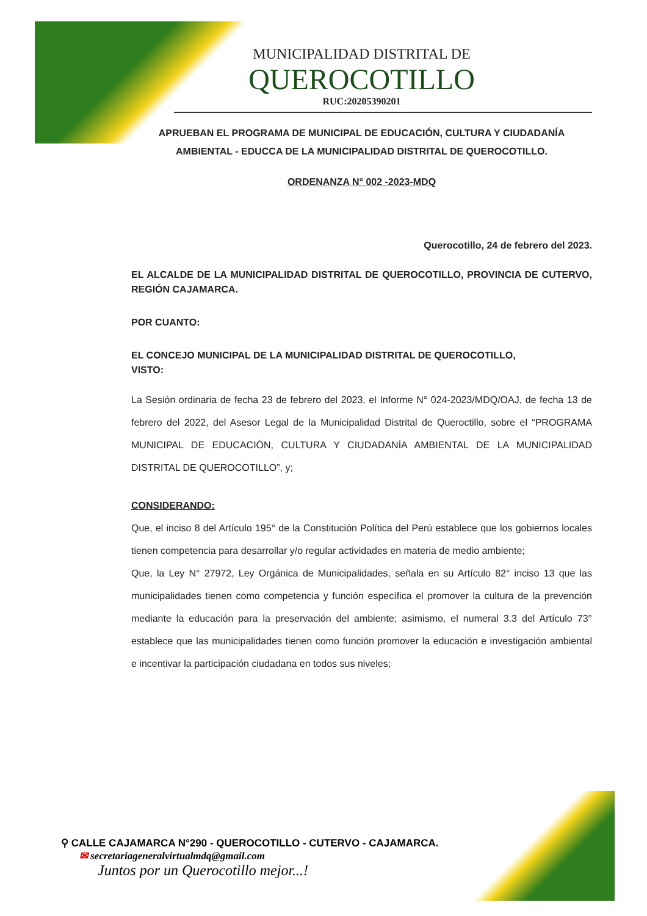MUNICIPALIDAD DISTRITAL DE
QUEROCOTILLO
RUC:20205390201
APRUEBAN EL PROGRAMA DE MUNICIPAL DE EDUCACIÓN, CULTURA Y CIUDADANÍA AMBIENTAL - EDUCCA DE LA MUNICIPALIDAD DISTRITAL DE QUEROCOTILLO.
ORDENANZA N° 002 -2023-MDQ
Querocotillo, 24 de febrero del 2023.
EL ALCALDE DE LA MUNICIPALIDAD DISTRITAL DE QUEROCOTILLO, PROVINCIA DE CUTERVO, REGIÓN CAJAMARCA.
POR CUANTO:
EL CONCEJO MUNICIPAL DE LA MUNICIPALIDAD DISTRITAL DE QUEROCOTILLO,
VISTO:
La Sesión ordinaria de fecha 23 de febrero del 2023, el Informe N° 024-2023/MDQ/OAJ, de fecha 13 de febrero del 2022, del Asesor Legal de la Municipalidad Distrital de Queroctillo, sobre el “PROGRAMA MUNICIPAL DE EDUCACIÓN, CULTURA Y CIUDADANÍA AMBIENTAL DE LA MUNICIPALIDAD DISTRITAL DE QUEROCOTILLO”, y;
CONSIDERANDO:
Que, el inciso 8 del Artículo 195° de la Constitución Política del Perú establece que los gobiernos locales tienen competencia para desarrollar y/o regular actividades en materia de medio ambiente;
Que, la Ley N° 27972, Ley Orgánica de Municipalidades, señala en su Artículo 82° inciso 13 que las municipalidades tienen como competencia y función específica el promover la cultura de la prevención mediante la educación para la preservación del ambiente; asimismo, el numeral 3.3 del Artículo 73° establece que las municipalidades tienen como función promover la educación e investigación ambiental e incentivar la participación ciudadana en todos sus niveles;
⚲ CALLE CAJAMARCA N°290 - QUEROCOTILLO - CUTERVO - CAJAMARCA.
✉ secretariageneralvirtualmdq@gmail.com
Juntos por un Querocotillo mejor...!